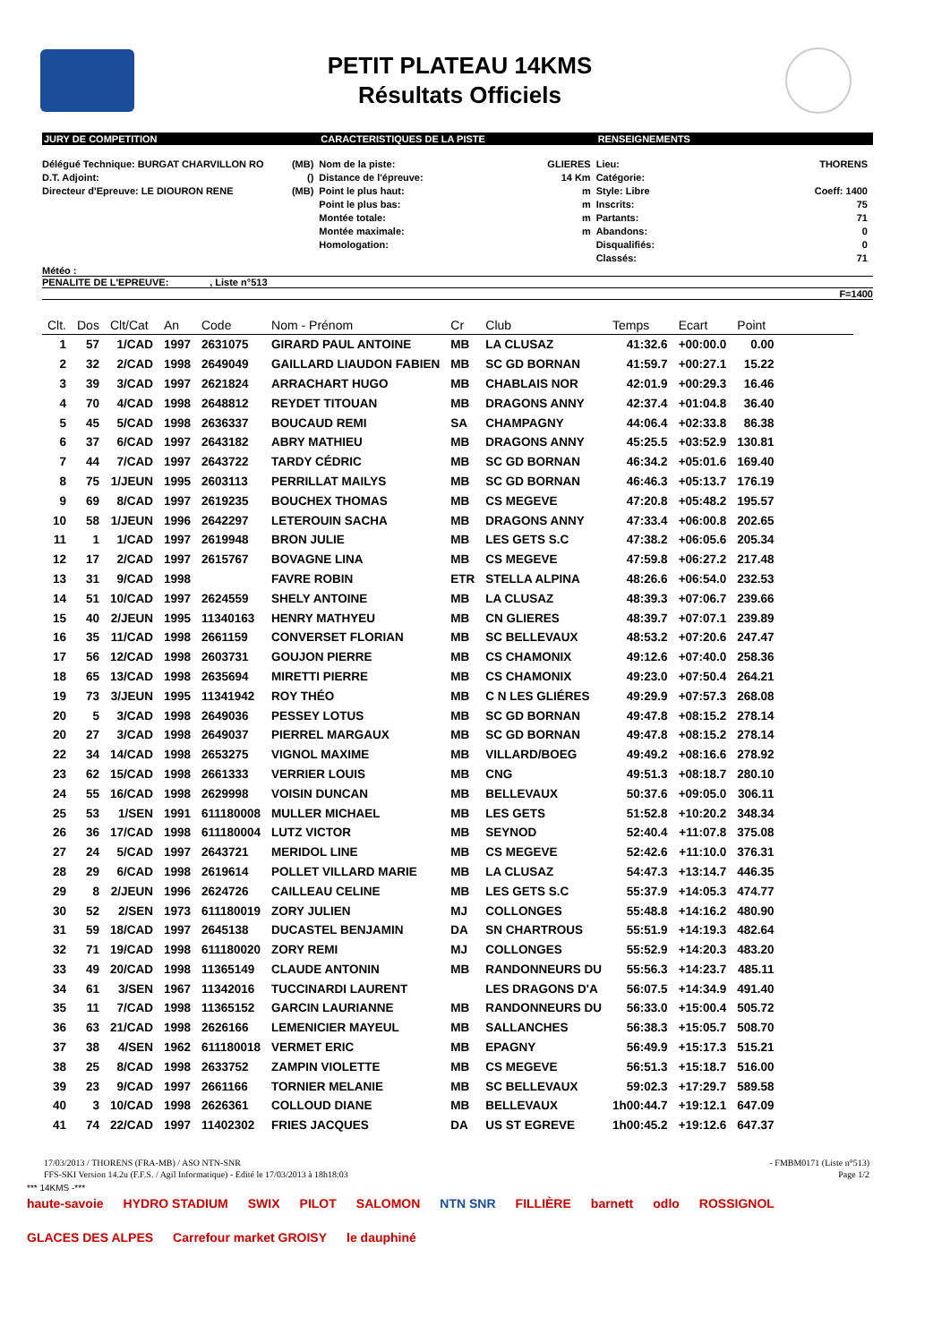PETIT PLATEAU 14KMS
Résultats Officiels
JURY DE COMPETITION
Délégué Technique: BURGAT CHARVILLON RO (MB)
D.T. Adjoint: ()
Directeur d'Epreuve: LE DIOURON RENE (MB)
CARACTERISTIQUES DE LA PISTE
Nom de la piste: GLIERES
Distance de l'épreuve: 14 Km
Point le plus haut: m
Point le plus bas: m
Montée totale: m
Montée maximale: m
Homologation:
RENSEIGNEMENTS
Lieu: THORENS
Catégorie:
Style: Libre Coeff: 1400
Inscrits: 75
Partants: 71
Abandons: 0
Disqualifiés: 0
Classés: 71
Météo :
PENALITE DE L'EPREUVE: , Liste n°513
F=1400
| Clt. | Dos | Clt/Cat | An | Code | Nom - Prénom | Cr | Club | Temps | Ecart | Point | |
| --- | --- | --- | --- | --- | --- | --- | --- | --- | --- | --- | --- |
| 1 | 57 | 1/CAD | 1997 | 2631075 | GIRARD PAUL ANTOINE | MB | LA CLUSAZ | 41:32.6 | +00:00.0 | 0.00 | |
| 2 | 32 | 2/CAD | 1998 | 2649049 | GAILLARD LIAUDON FABIEN | MB | SC GD BORNAN | 41:59.7 | +00:27.1 | 15.22 | |
| 3 | 39 | 3/CAD | 1997 | 2621824 | ARRACHART HUGO | MB | CHABLAIS NOR | 42:01.9 | +00:29.3 | 16.46 | |
| 4 | 70 | 4/CAD | 1998 | 2648812 | REYDET TITOUAN | MB | DRAGONS ANNY | 42:37.4 | +01:04.8 | 36.40 | |
| 5 | 45 | 5/CAD | 1998 | 2636337 | BOUCAUD REMI | SA | CHAMPAGNY | 44:06.4 | +02:33.8 | 86.38 | |
| 6 | 37 | 6/CAD | 1997 | 2643182 | ABRY MATHIEU | MB | DRAGONS ANNY | 45:25.5 | +03:52.9 | 130.81 | |
| 7 | 44 | 7/CAD | 1997 | 2643722 | TARDY CÉDRIC | MB | SC GD BORNAN | 46:34.2 | +05:01.6 | 169.40 | |
| 8 | 75 | 1/JEUN | 1995 | 2603113 | PERRILLAT MAILYS | MB | SC GD BORNAN | 46:46.3 | +05:13.7 | 176.19 | |
| 9 | 69 | 8/CAD | 1997 | 2619235 | BOUCHEX THOMAS | MB | CS MEGEVE | 47:20.8 | +05:48.2 | 195.57 | |
| 10 | 58 | 1/JEUN | 1996 | 2642297 | LETEROUIN SACHA | MB | DRAGONS ANNY | 47:33.4 | +06:00.8 | 202.65 | |
| 11 | 1 | 1/CAD | 1997 | 2619948 | BRON JULIE | MB | LES GETS S.C | 47:38.2 | +06:05.6 | 205.34 | |
| 12 | 17 | 2/CAD | 1997 | 2615767 | BOVAGNE LINA | MB | CS MEGEVE | 47:59.8 | +06:27.2 | 217.48 | |
| 13 | 31 | 9/CAD | 1998 | | FAVRE ROBIN | ETR | STELLA ALPINA | 48:26.6 | +06:54.0 | 232.53 | |
| 14 | 51 | 10/CAD | 1997 | 2624559 | SHELY ANTOINE | MB | LA CLUSAZ | 48:39.3 | +07:06.7 | 239.66 | |
| 15 | 40 | 2/JEUN | 1995 | 11340163 | HENRY MATHYEU | MB | CN GLIERES | 48:39.7 | +07:07.1 | 239.89 | |
| 16 | 35 | 11/CAD | 1998 | 2661159 | CONVERSET FLORIAN | MB | SC BELLEVAUX | 48:53.2 | +07:20.6 | 247.47 | |
| 17 | 56 | 12/CAD | 1998 | 2603731 | GOUJON PIERRE | MB | CS CHAMONIX | 49:12.6 | +07:40.0 | 258.36 | |
| 18 | 65 | 13/CAD | 1998 | 2635694 | MIRETTI PIERRE | MB | CS CHAMONIX | 49:23.0 | +07:50.4 | 264.21 | |
| 19 | 73 | 3/JEUN | 1995 | 11341942 | ROY THÉO | MB | C N LES GLIÉRES | 49:29.9 | +07:57.3 | 268.08 | |
| 20 | 5 | 3/CAD | 1998 | 2649036 | PESSEY LOTUS | MB | SC GD BORNAN | 49:47.8 | +08:15.2 | 278.14 | |
| 20 | 27 | 3/CAD | 1998 | 2649037 | PIERREL MARGAUX | MB | SC GD BORNAN | 49:47.8 | +08:15.2 | 278.14 | |
| 22 | 34 | 14/CAD | 1998 | 2653275 | VIGNOL MAXIME | MB | VILLARD/BOEG | 49:49.2 | +08:16.6 | 278.92 | |
| 23 | 62 | 15/CAD | 1998 | 2661333 | VERRIER LOUIS | MB | CNG | 49:51.3 | +08:18.7 | 280.10 | |
| 24 | 55 | 16/CAD | 1998 | 2629998 | VOISIN DUNCAN | MB | BELLEVAUX | 50:37.6 | +09:05.0 | 306.11 | |
| 25 | 53 | 1/SEN | 1991 | 611180008 | MULLER MICHAEL | MB | LES GETS | 51:52.8 | +10:20.2 | 348.34 | |
| 26 | 36 | 17/CAD | 1998 | 611180004 | LUTZ VICTOR | MB | SEYNOD | 52:40.4 | +11:07.8 | 375.08 | |
| 27 | 24 | 5/CAD | 1997 | 2643721 | MERIDOL LINE | MB | CS MEGEVE | 52:42.6 | +11:10.0 | 376.31 | |
| 28 | 29 | 6/CAD | 1998 | 2619614 | POLLET VILLARD MARIE | MB | LA CLUSAZ | 54:47.3 | +13:14.7 | 446.35 | |
| 29 | 8 | 2/JEUN | 1996 | 2624726 | CAILLEAU CELINE | MB | LES GETS S.C | 55:37.9 | +14:05.3 | 474.77 | |
| 30 | 52 | 2/SEN | 1973 | 611180019 | ZORY JULIEN | MJ | COLLONGES | 55:48.8 | +14:16.2 | 480.90 | |
| 31 | 59 | 18/CAD | 1997 | 2645138 | DUCASTEL BENJAMIN | DA | SN CHARTROUS | 55:51.9 | +14:19.3 | 482.64 | |
| 32 | 71 | 19/CAD | 1998 | 611180020 | ZORY REMI | MJ | COLLONGES | 55:52.9 | +14:20.3 | 483.20 | |
| 33 | 49 | 20/CAD | 1998 | 11365149 | CLAUDE ANTONIN | MB | RANDONNEURS DU | 55:56.3 | +14:23.7 | 485.11 | |
| 34 | 61 | 3/SEN | 1967 | 11342016 | TUCCINARDI LAURENT | | LES DRAGONS D'A | 56:07.5 | +14:34.9 | 491.40 | |
| 35 | 11 | 7/CAD | 1998 | 11365152 | GARCIN LAURIANNE | MB | RANDONNEURS DU | 56:33.0 | +15:00.4 | 505.72 | |
| 36 | 63 | 21/CAD | 1998 | 2626166 | LEMENICIER MAYEUL | MB | SALLANCHES | 56:38.3 | +15:05.7 | 508.70 | |
| 37 | 38 | 4/SEN | 1962 | 611180018 | VERMET ERIC | MB | EPAGNY | 56:49.9 | +15:17.3 | 515.21 | |
| 38 | 25 | 8/CAD | 1998 | 2633752 | ZAMPIN VIOLETTE | MB | CS MEGEVE | 56:51.3 | +15:18.7 | 516.00 | |
| 39 | 23 | 9/CAD | 1997 | 2661166 | TORNIER MELANIE | MB | SC BELLEVAUX | 59:02.3 | +17:29.7 | 589.58 | |
| 40 | 3 | 10/CAD | 1998 | 2626361 | COLLOUD DIANE | MB | BELLEVAUX | 1h00:44.7 | +19:12.1 | 647.09 | |
| 41 | 74 | 22/CAD | 1997 | 11402302 | FRIES JACQUES | DA | US ST EGREVE | 1h00:45.2 | +19:12.6 | 647.37 | |
17/03/2013 / THORENS (FRA-MB) / ASO NTN-SNR - FMBM0171 (Liste n°513)
FFS-SKI Version 14.2u (F.F.S. / Agil Informatique) - Edité le 17/03/2013 à 18h18:03 Page 1/2
*** 14KMS -***
haute-savoie HYDRO STADIUM SWIX PILOT SALOMON NTN SNR FILLIÈRE barnett odlo ROSSIGNOL GLACES DES ALPES Carrefour market GROISY le dauphiné